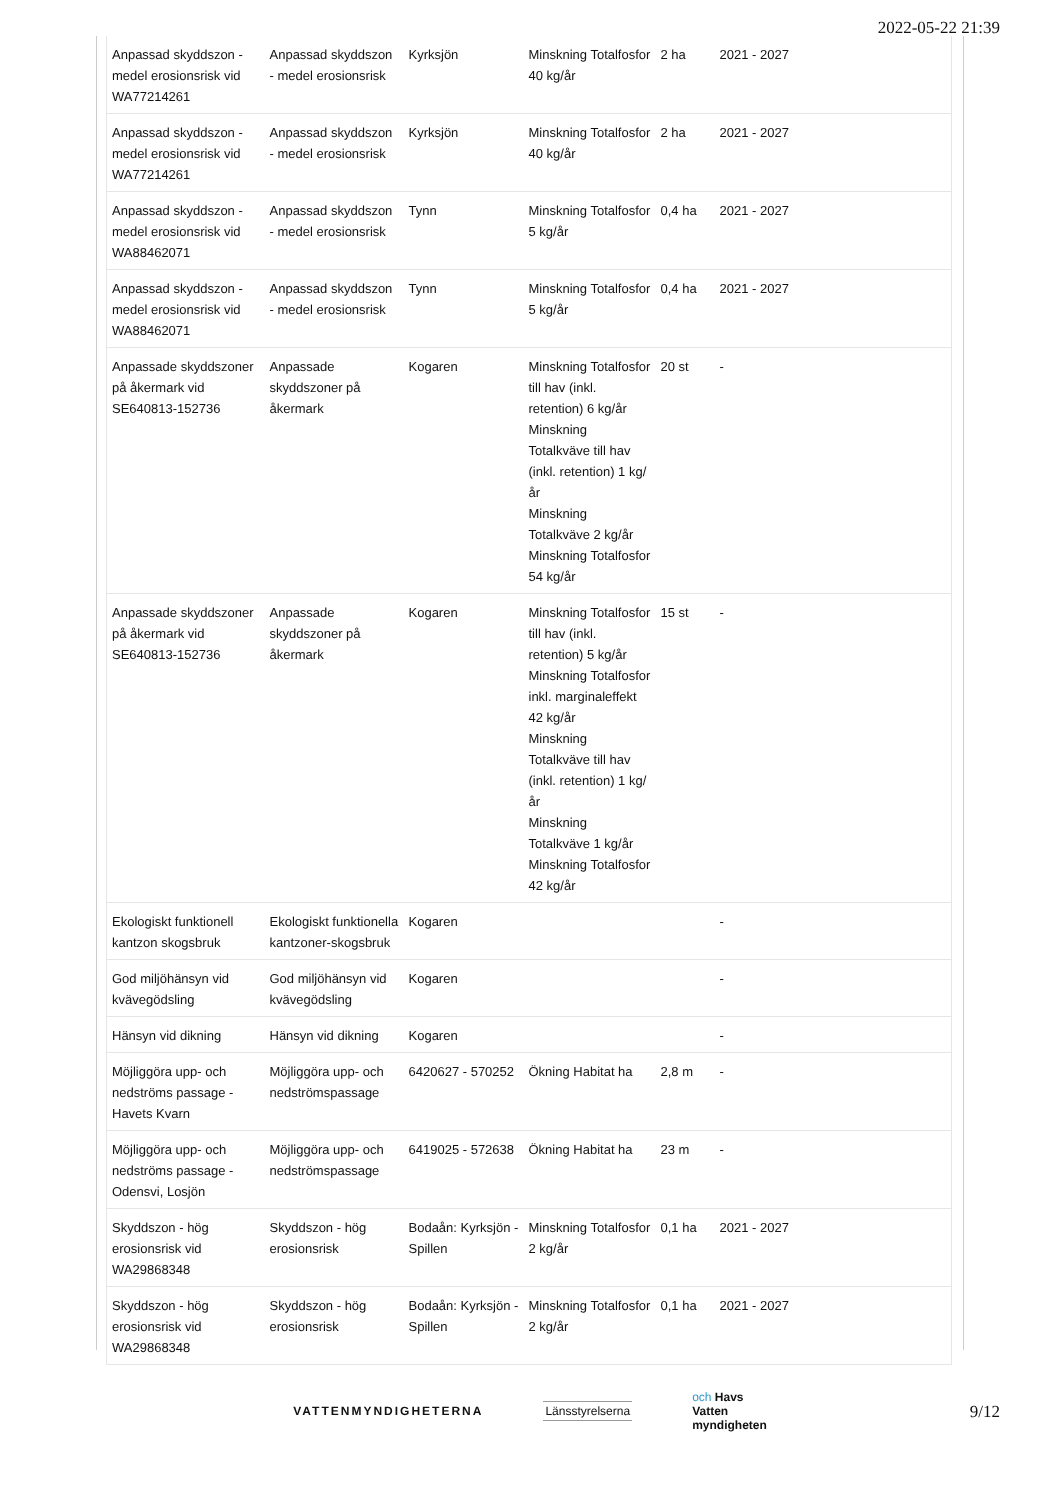2022-05-22 21:39
| Anpassad skyddszon - medel erosionsrisk vid WA77214261 | Anpassad skyddszon - medel erosionsrisk | Kyrksjön | Minskning Totalfosfor 40 kg/år | 2 ha | 2021 - 2027 |
| Anpassad skyddszon - medel erosionsrisk vid WA77214261 | Anpassad skyddszon - medel erosionsrisk | Kyrksjön | Minskning Totalfosfor 40 kg/år | 2 ha | 2021 - 2027 |
| Anpassad skyddszon - medel erosionsrisk vid WA88462071 | Anpassad skyddszon - medel erosionsrisk | Tynn | Minskning Totalfosfor 5 kg/år | 0,4 ha | 2021 - 2027 |
| Anpassad skyddszon - medel erosionsrisk vid WA88462071 | Anpassad skyddszon - medel erosionsrisk | Tynn | Minskning Totalfosfor 5 kg/år | 0,4 ha | 2021 - 2027 |
| Anpassade skyddszoner på åkermark vid SE640813-152736 | Anpassade skyddszoner på åkermark | Kogaren | Minskning Totalfosfor till hav (inkl. retention) 6 kg/år Minskning Totalkväve till hav (inkl. retention) 1 kg/ år Minskning Totalkväve 2 kg/år Minskning Totalfosfor 54 kg/år | 20 st | - |
| Anpassade skyddszoner på åkermark vid SE640813-152736 | Anpassade skyddszoner på åkermark | Kogaren | Minskning Totalfosfor till hav (inkl. retention) 5 kg/år Minskning Totalfosfor inkl. marginaleffekt 42 kg/år Minskning Totalkväve till hav (inkl. retention) 1 kg/ år Minskning Totalkväve 1 kg/år Minskning Totalfosfor 42 kg/år | 15 st | - |
| Ekologiskt funktionell kantzon skogsbruk | Ekologiskt funktionella kantzoner-skogsbruk | Kogaren | | | - |
| God miljöhänsyn vid kvävegödsling | God miljöhänsyn vid kvävegödsling | Kogaren | | | - |
| Hänsyn vid dikning | Hänsyn vid dikning | Kogaren | | | - |
| Möjliggöra upp- och nedströms passage - Havets Kvarn | Möjliggöra upp- och nedströmspassage | 6420627 - 570252 | Ökning Habitat ha | 2,8 m | - |
| Möjliggöra upp- och nedströms passage - Odensvi, Losjön | Möjliggöra upp- och nedströmspassage | 6419025 - 572638 | Ökning Habitat ha | 23 m | - |
| Skyddszon - hög erosionsrisk vid WA29868348 | Skyddszon - hög erosionsrisk | Bodaån: Kyrksjön - Spillen | Minskning Totalfosfor 2 kg/år | 0,1 ha | 2021 - 2027 |
| Skyddszon - hög erosionsrisk vid WA29868348 | Skyddszon - hög erosionsrisk | Bodaån: Kyrksjön - Spillen | Minskning Totalfosfor 2 kg/år | 0,1 ha | 2021 - 2027 |
VATTENMYNDIGHETERNA Länsstyrelserna
och Havs
Vatten
myndigheten
9/12